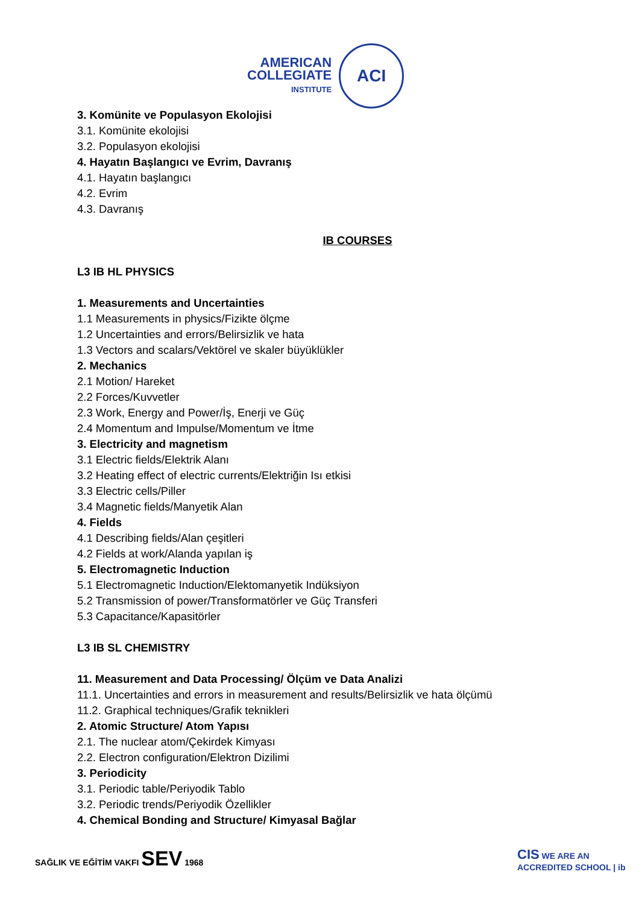AMERICAN
COLLEGIATE
INSTITUTE
ACI
3. Komünite ve Populasyon Ekolojisi
3.1. Komünite ekolojisi
3.2. Populasyon ekolojisi
4. Hayatın Başlangıcı ve Evrim, Davranış
4.1. Hayatın başlangıcı
4.2. Evrim
4.3. Davranış
IB COURSES
L3 IB HL PHYSICS
1. Measurements and Uncertainties
1.1 Measurements in physics/Fizikte ölçme
1.2 Uncertainties and errors/Belirsizlik ve hata
1.3 Vectors and scalars/Vektörel ve skaler büyüklükler
2. Mechanics
2.1 Motion/ Hareket
2.2 Forces/Kuvvetler
2.3 Work, Energy and Power/İş, Enerji ve Güç
2.4 Momentum and Impulse/Momentum ve İtme
3. Electricity and magnetism
3.1 Electric fields/Elektrik Alanı
3.2 Heating effect of electric currents/Elektriğin Isı etkisi
3.3 Electric cells/Piller
3.4 Magnetic fields/Manyetik Alan
4. Fields
4.1 Describing fields/Alan çeşitleri
4.2 Fields at work/Alanda yapılan iş
5. Electromagnetic Induction
5.1 Electromagnetic Induction/Elektomanyetik Indüksiyon
5.2 Transmission of power/Transformatörler ve Güç Transferi
5.3 Capacitance/Kapasitörler
L3 IB SL CHEMISTRY
11. Measurement and Data Processing/ Ölçüm ve Data Analizi
11.1. Uncertainties and errors in measurement and results/Belirsizlik ve hata ölçümü
11.2. Graphical techniques/Grafik teknikleri
2. Atomic Structure/ Atom Yapısı
2.1. The nuclear atom/Çekirdek Kimyası
2.2. Electron configuration/Elektron Dizilimi
3. Periodicity
3.1. Periodic table/Periyodik Tablo
3.2. Periodic trends/Periyodik Özellikler
4. Chemical Bonding and Structure/ Kimyasal Bağlar
SAĞLIK VE EĞİTİM VAKFI SEV 1968
CIS WE ARE AN ACCREDITED SCHOOL | ib